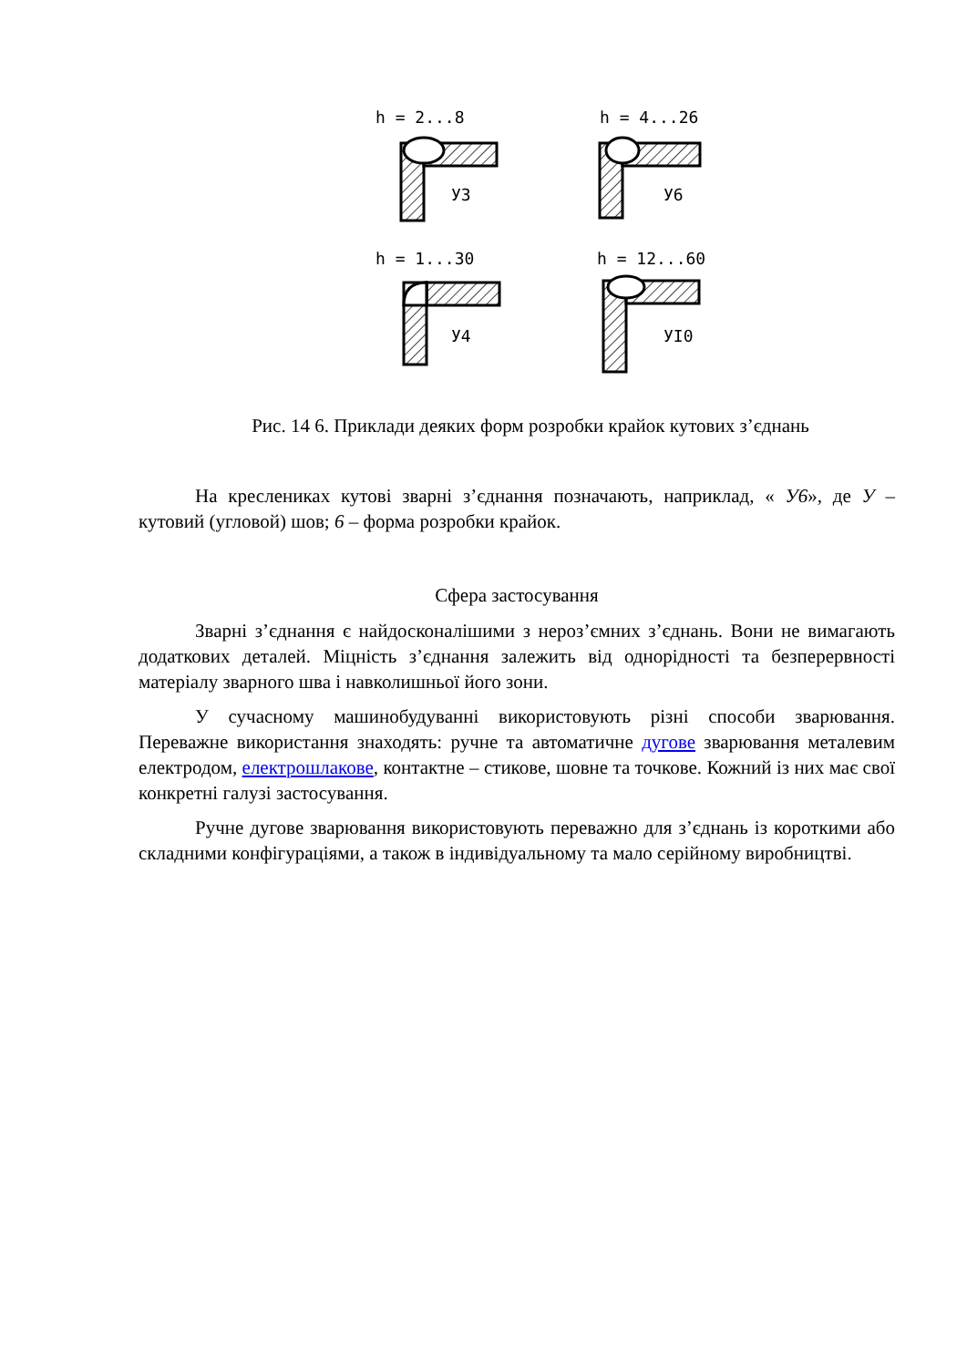h = 2...8
h = 4...26
h = 1...30
h = 12...60
У3
У6
У4
УI0
Рис. 14 6. Приклади деяких форм розробки крайок кутових з’єднань
На креслениках кутові зварні з’єднання позначають, наприклад, « У6», де У – кутовий (угловой) шов; 6 – форма розробки крайок.
Сфера застосування
Зварні з’єднання є найдосконалішими з нероз’ємних з’єднань. Вони не вимагають додаткових деталей. Міцність з’єднання залежить від однорідності та безперервності матеріалу зварного шва і навколишньої його зони.
У сучасному машинобудуванні використовують різні способи зварювання. Переважне використання знаходять: ручне та автоматичне дугове зварювання металевим електродом, електрошлакове, контактне – стикове, шовне та точкове. Кожний із них має свої конкретні галузі застосування.
Ручне дугове зварювання використовують переважно для з’єднань із короткими або складними конфігураціями, а також в індивідуальному та мало серійному виробництві.